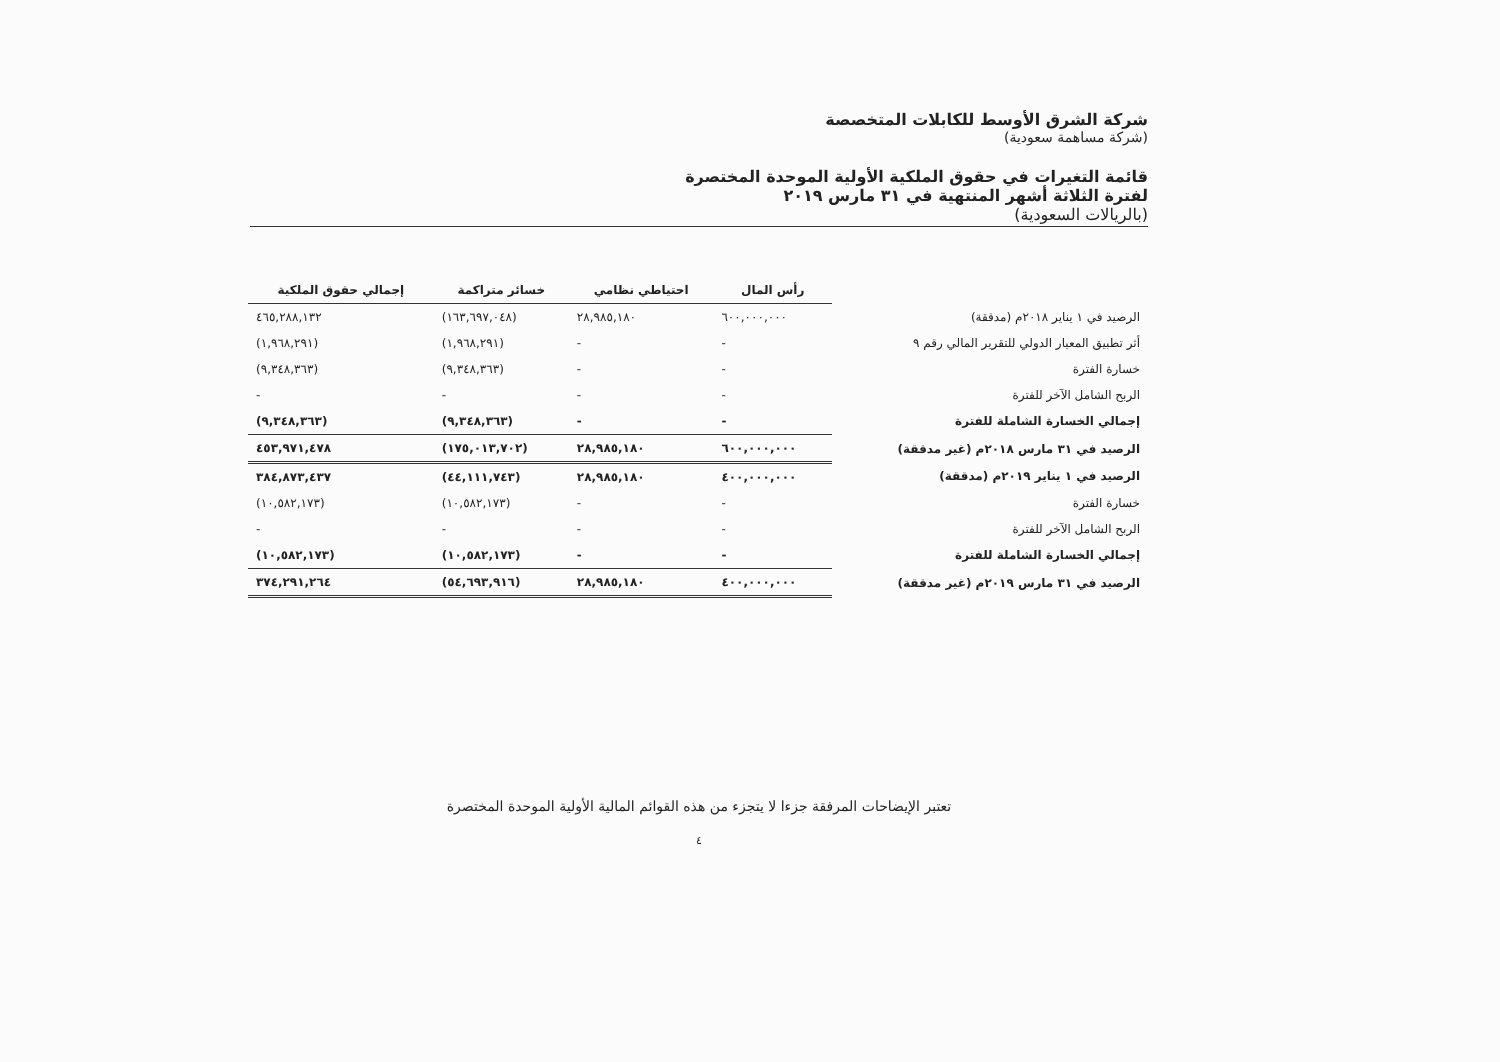شركة الشرق الأوسط للكابلات المتخصصة
(شركة مساهمة سعودية)
قائمة التغيرات في حقوق الملكية الأولية الموحدة المختصرة
لفترة الثلاثة أشهر المنتهية في ٣١ مارس ٢٠١٩
(بالريالات السعودية)
| | رأس المال | احتياطي نظامي | خسائر متراكمة | إجمالي حقوق الملكية |
| الرصيد في ١ يناير ٢٠١٨م (مدققة) | ٦٠٠,٠٠٠,٠٠٠ | ٢٨,٩٨٥,١٨٠ | (١٦٣,٦٩٧,٠٤٨) | ٤٦٥,٢٨٨,١٣٢ |
| أثر تطبيق المعيار الدولي للتقرير المالي رقم ٩ | - | - | (١,٩٦٨,٢٩١) | (١,٩٦٨,٢٩١) |
| خسارة الفترة | - | - | (٩,٣٤٨,٣٦٣) | (٩,٣٤٨,٣٦٣) |
| الربح الشامل الآخر للفترة | - | - | - | - |
| إجمالي الخسارة الشاملة للفترة | - | - | (٩,٣٤٨,٣٦٣) | (٩,٣٤٨,٣٦٣) |
| الرصيد في ٣١ مارس ٢٠١٨م (غير مدققة) | ٦٠٠,٠٠٠,٠٠٠ | ٢٨,٩٨٥,١٨٠ | (١٧٥,٠١٣,٧٠٢) | ٤٥٣,٩٧١,٤٧٨ |
| الرصيد في ١ يناير ٢٠١٩م (مدققة) | ٤٠٠,٠٠٠,٠٠٠ | ٢٨,٩٨٥,١٨٠ | (٤٤,١١١,٧٤٣) | ٣٨٤,٨٧٣,٤٣٧ |
| خسارة الفترة | - | - | (١٠,٥٨٢,١٧٣) | (١٠,٥٨٢,١٧٣) |
| الربح الشامل الآخر للفترة | - | - | - | - |
| إجمالي الخسارة الشاملة للفترة | - | - | (١٠,٥٨٢,١٧٣) | (١٠,٥٨٢,١٧٣) |
| الرصيد في ٣١ مارس ٢٠١٩م (غير مدققة) | ٤٠٠,٠٠٠,٠٠٠ | ٢٨,٩٨٥,١٨٠ | (٥٤,٦٩٣,٩١٦) | ٣٧٤,٢٩١,٢٦٤ |
تعتبر الإيضاحات المرفقة جزءا لا يتجزء من هذه القوائم المالية الأولية الموحدة المختصرة
٤